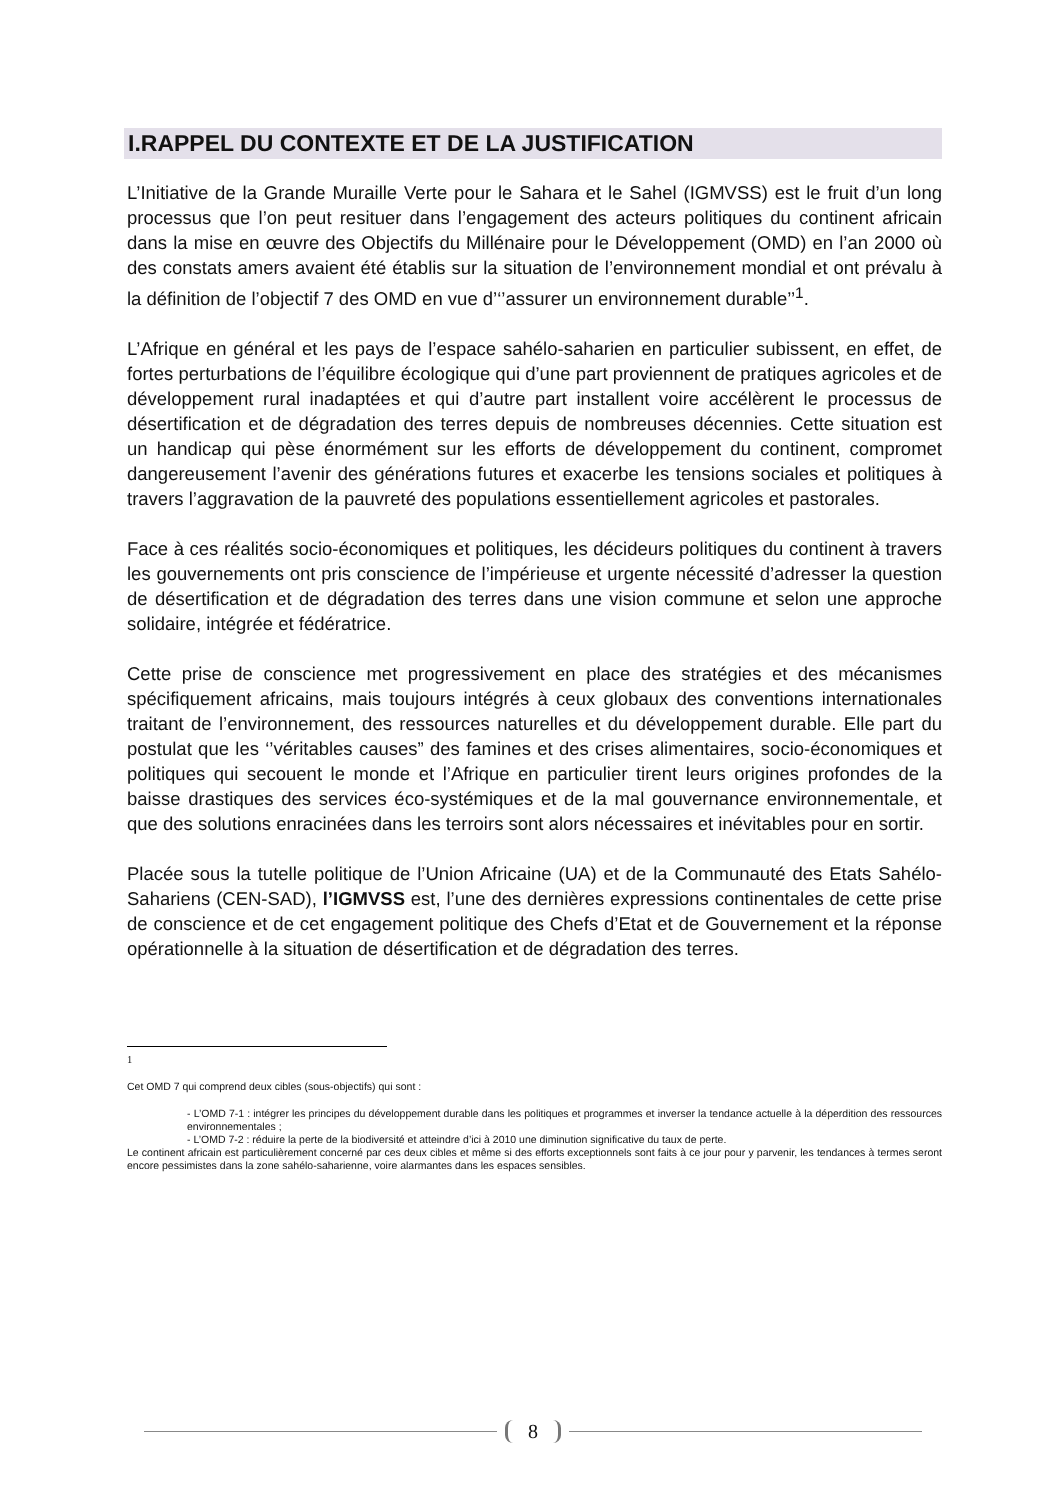I.RAPPEL DU CONTEXTE ET DE LA JUSTIFICATION
L’Initiative de la Grande Muraille Verte pour le Sahara et le Sahel (IGMVSS) est le fruit d’un long processus que l’on peut resituer dans l’engagement des acteurs politiques du continent africain dans la mise en œuvre des Objectifs du Millénaire pour le Développement (OMD) en l’an 2000 où des constats amers avaient été établis sur la situation de l’environnement mondial et ont prévalu à la définition de l’objectif 7 des OMD en vue d’‘’assurer un environnement durable’’<sup>1</sup>.
L’Afrique en général et les pays de l’espace sahélo-saharien en particulier subissent, en effet, de fortes perturbations de l’équilibre écologique qui d’une part proviennent de pratiques agricoles et de développement rural inadaptées et qui d’autre part installent voire accélèrent le processus de désertification et de dégradation des terres depuis de nombreuses décennies. Cette situation est un handicap qui pèse énormément sur les efforts de développement du continent, compromet dangereusement l’avenir des générations futures et exacerbe les tensions sociales et politiques à travers l’aggravation de la pauvreté des populations essentiellement agricoles et pastorales.
Face à ces réalités socio-économiques et politiques, les décideurs politiques du continent à travers les gouvernements ont pris conscience de l’impérieuse et urgente nécessité d’adresser la question de désertification et de dégradation des terres dans une vision commune et selon une approche solidaire, intégrée et fédératrice.
Cette prise de conscience met progressivement en place des stratégies et des mécanismes spécifiquement africains, mais toujours intégrés à ceux globaux des conventions internationales traitant de l’environnement, des ressources naturelles et du développement durable. Elle part du postulat que les ‘’véritables causes” des famines et des crises alimentaires, socio-économiques et politiques qui secouent le monde et l’Afrique en particulier tirent leurs origines profondes de la baisse drastiques des services éco-systémiques et de la mal gouvernance environnementale, et que des solutions enracinées dans les terroirs sont alors nécessaires et inévitables pour en sortir.
Placée sous la tutelle politique de l’Union Africaine (UA) et de la Communauté des Etats Sahélo-Sahariens (CEN-SAD), l’IGMVSS est, l’une des dernières expressions continentales de cette prise de conscience et de cet engagement politique des Chefs d’Etat et de Gouvernement et la réponse opérationnelle à la situation de désertification et de dégradation des terres.
1
Cet OMD 7 qui comprend deux cibles (sous-objectifs) qui sont :
- L’OMD 7-1 : intégrer les principes du développement durable dans les politiques et programmes et inverser la tendance actuelle à la déperdition des ressources environnementales ;
- L’OMD 7-2 : réduire la perte de la biodiversité et atteindre d’ici à 2010 une diminution significative du taux de perte.
Le continent africain est particulièrement concerné par ces deux cibles et même si des efforts exceptionnels sont faits à ce jour pour y parvenir, les tendances à termes seront encore pessimistes dans la zone sahélo-saharienne, voire alarmantes dans les espaces sensibles.
8